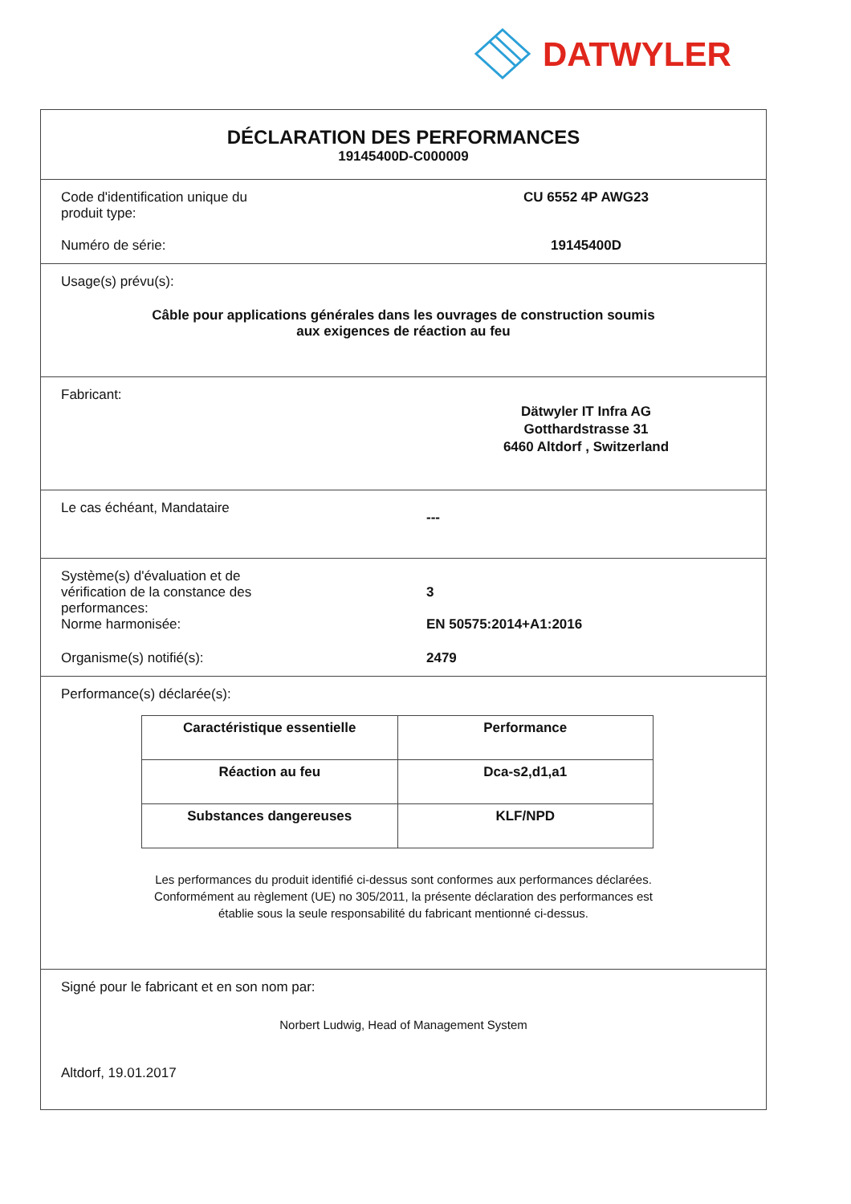DATWYLER
DÉCLARATION DES PERFORMANCES
19145400D-C000009
Code d'identification unique du
produit type:
CU 6552 4P AWG23
Numéro de série: 19145400D
Usage(s) prévu(s):
Câble pour applications générales dans les ouvrages de construction soumis
aux exigences de réaction au feu
Fabricant:
Dätwyler IT Infra AG
Gotthardstrasse 31
6460 Altdorf , Switzerland
Le cas échéant, Mandataire
---
Système(s) d'évaluation et de
vérification de la constance des
performances:
3
Norme harmonisée: EN 50575:2014+A1:2016
Organisme(s) notifié(s): 2479
Performance(s) déclarée(s):
| Caractéristique essentielle | Performance |
| --- | --- |
| Réaction au feu | Dca-s2,d1,a1 |
| Substances dangereuses | KLF/NPD |
Les performances du produit identifié ci-dessus sont conformes aux performances déclarées.
Conformément au règlement (UE) no 305/2011, la présente déclaration des performances est
établie sous la seule responsabilité du fabricant mentionné ci-dessus.
Signé pour le fabricant et en son nom par:
Norbert Ludwig, Head of Management System
Altdorf, 19.01.2017